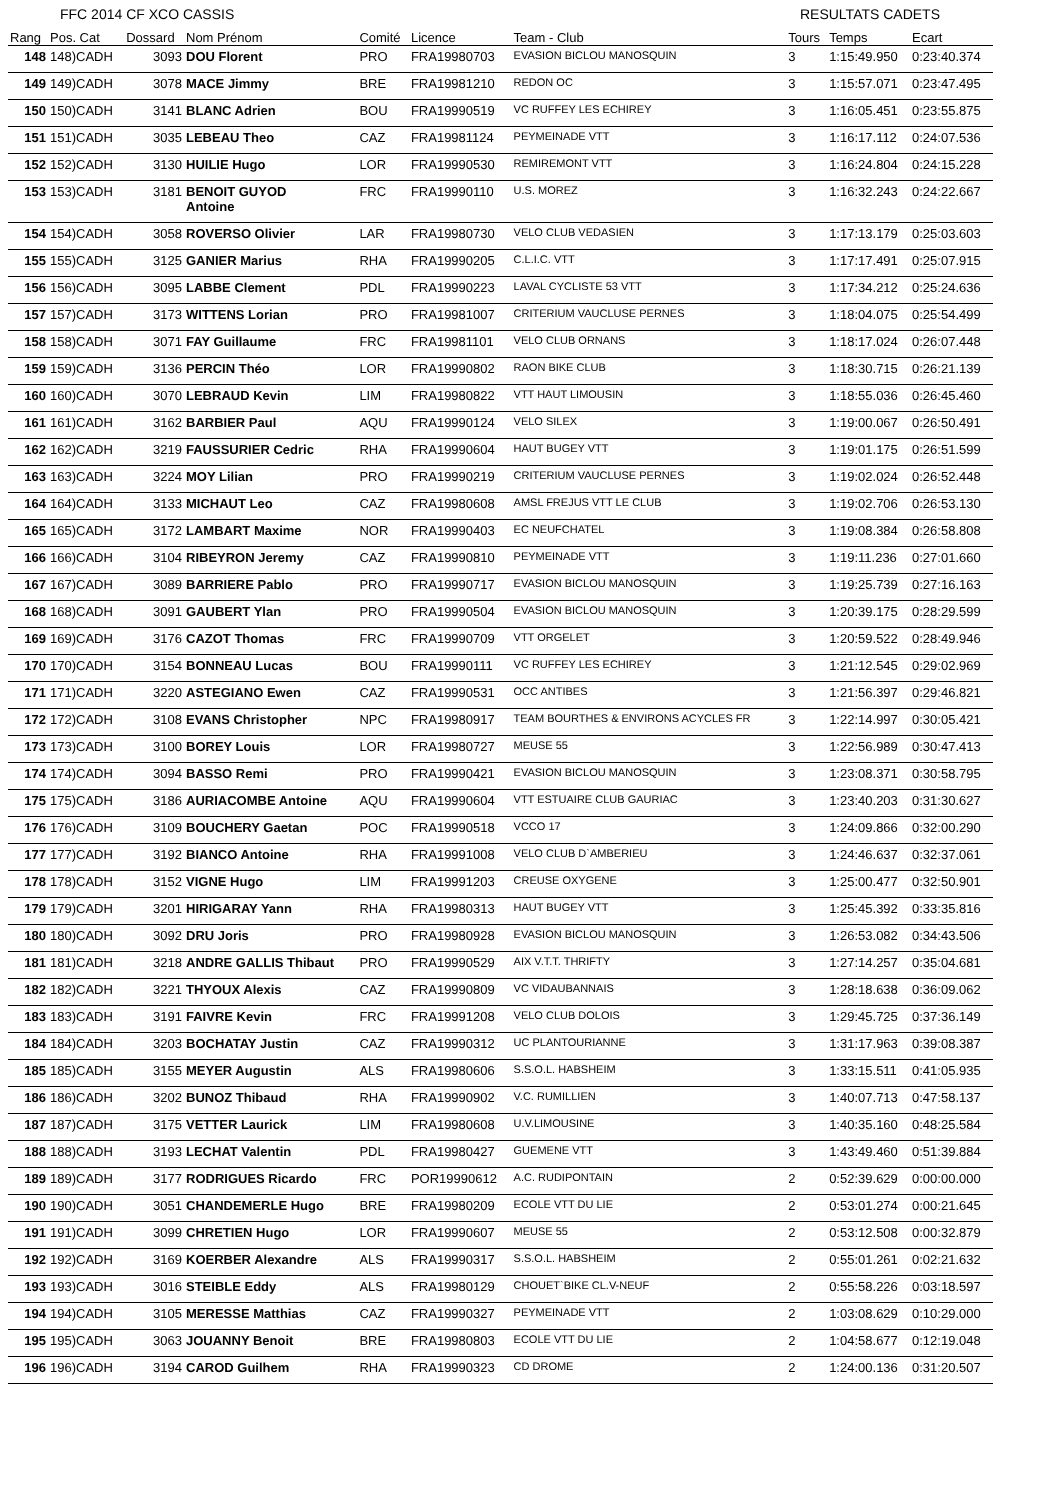FFC 2014 CF XCO CASSIS RESULTATS CADETS
| Rang | Pos. Cat | Dossard | Nom Prénom | Comité | Licence | Team - Club | Tours | Temps | Ecart |
| --- | --- | --- | --- | --- | --- | --- | --- | --- | --- |
| 148 | 148)CADH | 3093 | DOU Florent | PRO | FRA19980703 | EVASION BICLOU MANOSQUIN | 3 | 1:15:49.950 | 0:23:40.374 |
| 149 | 149)CADH | 3078 | MACE Jimmy | BRE | FRA19981210 | REDON OC | 3 | 1:15:57.071 | 0:23:47.495 |
| 150 | 150)CADH | 3141 | BLANC Adrien | BOU | FRA19990519 | VC RUFFEY LES ECHIREY | 3 | 1:16:05.451 | 0:23:55.875 |
| 151 | 151)CADH | 3035 | LEBEAU Theo | CAZ | FRA19981124 | PEYMEINADE VTT | 3 | 1:16:17.112 | 0:24:07.536 |
| 152 | 152)CADH | 3130 | HUILIE Hugo | LOR | FRA19990530 | REMIREMONT VTT | 3 | 1:16:24.804 | 0:24:15.228 |
| 153 | 153)CADH | 3181 | BENOIT GUYOD Antoine | FRC | FRA19990110 | U.S. MOREZ | 3 | 1:16:32.243 | 0:24:22.667 |
| 154 | 154)CADH | 3058 | ROVERSO Olivier | LAR | FRA19980730 | VELO CLUB VEDASIEN | 3 | 1:17:13.179 | 0:25:03.603 |
| 155 | 155)CADH | 3125 | GANIER Marius | RHA | FRA19990205 | C.L.I.C. VTT | 3 | 1:17:17.491 | 0:25:07.915 |
| 156 | 156)CADH | 3095 | LABBE Clement | PDL | FRA19990223 | LAVAL CYCLISTE 53 VTT | 3 | 1:17:34.212 | 0:25:24.636 |
| 157 | 157)CADH | 3173 | WITTENS Lorian | PRO | FRA19981007 | CRITERIUM VAUCLUSE PERNES | 3 | 1:18:04.075 | 0:25:54.499 |
| 158 | 158)CADH | 3071 | FAY Guillaume | FRC | FRA19981101 | VELO CLUB ORNANS | 3 | 1:18:17.024 | 0:26:07.448 |
| 159 | 159)CADH | 3136 | PERCIN Théo | LOR | FRA19990802 | RAON BIKE CLUB | 3 | 1:18:30.715 | 0:26:21.139 |
| 160 | 160)CADH | 3070 | LEBRAUD Kevin | LIM | FRA19980822 | VTT HAUT LIMOUSIN | 3 | 1:18:55.036 | 0:26:45.460 |
| 161 | 161)CADH | 3162 | BARBIER Paul | AQU | FRA19990124 | VELO SILEX | 3 | 1:19:00.067 | 0:26:50.491 |
| 162 | 162)CADH | 3219 | FAUSSURIER Cedric | RHA | FRA19990604 | HAUT BUGEY VTT | 3 | 1:19:01.175 | 0:26:51.599 |
| 163 | 163)CADH | 3224 | MOY Lilian | PRO | FRA19990219 | CRITERIUM VAUCLUSE PERNES | 3 | 1:19:02.024 | 0:26:52.448 |
| 164 | 164)CADH | 3133 | MICHAUT Leo | CAZ | FRA19980608 | AMSL FREJUS VTT LE CLUB | 3 | 1:19:02.706 | 0:26:53.130 |
| 165 | 165)CADH | 3172 | LAMBART Maxime | NOR | FRA19990403 | EC NEUFCHATEL | 3 | 1:19:08.384 | 0:26:58.808 |
| 166 | 166)CADH | 3104 | RIBEYRON Jeremy | CAZ | FRA19990810 | PEYMEINADE VTT | 3 | 1:19:11.236 | 0:27:01.660 |
| 167 | 167)CADH | 3089 | BARRIERE Pablo | PRO | FRA19990717 | EVASION BICLOU MANOSQUIN | 3 | 1:19:25.739 | 0:27:16.163 |
| 168 | 168)CADH | 3091 | GAUBERT Ylan | PRO | FRA19990504 | EVASION BICLOU MANOSQUIN | 3 | 1:20:39.175 | 0:28:29.599 |
| 169 | 169)CADH | 3176 | CAZOT Thomas | FRC | FRA19990709 | VTT ORGELET | 3 | 1:20:59.522 | 0:28:49.946 |
| 170 | 170)CADH | 3154 | BONNEAU Lucas | BOU | FRA19990111 | VC RUFFEY LES ECHIREY | 3 | 1:21:12.545 | 0:29:02.969 |
| 171 | 171)CADH | 3220 | ASTEGIANO Ewen | CAZ | FRA19990531 | OCC ANTIBES | 3 | 1:21:56.397 | 0:29:46.821 |
| 172 | 172)CADH | 3108 | EVANS Christopher | NPC | FRA19980917 | TEAM BOURTHES & ENVIRONS ACYCLES FR | 3 | 1:22:14.997 | 0:30:05.421 |
| 173 | 173)CADH | 3100 | BOREY Louis | LOR | FRA19980727 | MEUSE 55 | 3 | 1:22:56.989 | 0:30:47.413 |
| 174 | 174)CADH | 3094 | BASSO Remi | PRO | FRA19990421 | EVASION BICLOU MANOSQUIN | 3 | 1:23:08.371 | 0:30:58.795 |
| 175 | 175)CADH | 3186 | AURIACOMBE Antoine | AQU | FRA19990604 | VTT ESTUAIRE CLUB GAURIAC | 3 | 1:23:40.203 | 0:31:30.627 |
| 176 | 176)CADH | 3109 | BOUCHERY Gaetan | POC | FRA19990518 | VCCO 17 | 3 | 1:24:09.866 | 0:32:00.290 |
| 177 | 177)CADH | 3192 | BIANCO Antoine | RHA | FRA19991008 | VELO CLUB D`AMBERIEU | 3 | 1:24:46.637 | 0:32:37.061 |
| 178 | 178)CADH | 3152 | VIGNE Hugo | LIM | FRA19991203 | CREUSE OXYGENE | 3 | 1:25:00.477 | 0:32:50.901 |
| 179 | 179)CADH | 3201 | HIRIGARAY Yann | RHA | FRA19980313 | HAUT BUGEY VTT | 3 | 1:25:45.392 | 0:33:35.816 |
| 180 | 180)CADH | 3092 | DRU Joris | PRO | FRA19980928 | EVASION BICLOU MANOSQUIN | 3 | 1:26:53.082 | 0:34:43.506 |
| 181 | 181)CADH | 3218 | ANDRE GALLIS Thibaut | PRO | FRA19990529 | AIX V.T.T. THRIFTY | 3 | 1:27:14.257 | 0:35:04.681 |
| 182 | 182)CADH | 3221 | THYOUX Alexis | CAZ | FRA19990809 | VC VIDAUBANNAIS | 3 | 1:28:18.638 | 0:36:09.062 |
| 183 | 183)CADH | 3191 | FAIVRE Kevin | FRC | FRA19991208 | VELO CLUB DOLOIS | 3 | 1:29:45.725 | 0:37:36.149 |
| 184 | 184)CADH | 3203 | BOCHATAY Justin | CAZ | FRA19990312 | UC PLANTOURIANNE | 3 | 1:31:17.963 | 0:39:08.387 |
| 185 | 185)CADH | 3155 | MEYER Augustin | ALS | FRA19980606 | S.S.O.L. HABSHEIM | 3 | 1:33:15.511 | 0:41:05.935 |
| 186 | 186)CADH | 3202 | BUNOZ Thibaud | RHA | FRA19990902 | V.C. RUMILLIEN | 3 | 1:40:07.713 | 0:47:58.137 |
| 187 | 187)CADH | 3175 | VETTER Laurick | LIM | FRA19980608 | U.V.LIMOUSINE | 3 | 1:40:35.160 | 0:48:25.584 |
| 188 | 188)CADH | 3193 | LECHAT Valentin | PDL | FRA19980427 | GUEMENE VTT | 3 | 1:43:49.460 | 0:51:39.884 |
| 189 | 189)CADH | 3177 | RODRIGUES Ricardo | FRC | POR19990612 | A.C. RUDIPONTAIN | 2 | 0:52:39.629 | 0:00:00.000 |
| 190 | 190)CADH | 3051 | CHANDEMERLE Hugo | BRE | FRA19980209 | ECOLE VTT DU LIE | 2 | 0:53:01.274 | 0:00:21.645 |
| 191 | 191)CADH | 3099 | CHRETIEN Hugo | LOR | FRA19990607 | MEUSE 55 | 2 | 0:53:12.508 | 0:00:32.879 |
| 192 | 192)CADH | 3169 | KOERBER Alexandre | ALS | FRA19990317 | S.S.O.L. HABSHEIM | 2 | 0:55:01.261 | 0:02:21.632 |
| 193 | 193)CADH | 3016 | STEIBLE Eddy | ALS | FRA19980129 | CHOUET`BIKE CL.V-NEUF | 2 | 0:55:58.226 | 0:03:18.597 |
| 194 | 194)CADH | 3105 | MERESSE Matthias | CAZ | FRA19990327 | PEYMEINADE VTT | 2 | 1:03:08.629 | 0:10:29.000 |
| 195 | 195)CADH | 3063 | JOUANNY Benoit | BRE | FRA19980803 | ECOLE VTT DU LIE | 2 | 1:04:58.677 | 0:12:19.048 |
| 196 | 196)CADH | 3194 | CAROD Guilhem | RHA | FRA19990323 | CD DROME | 2 | 1:24:00.136 | 0:31:20.507 |